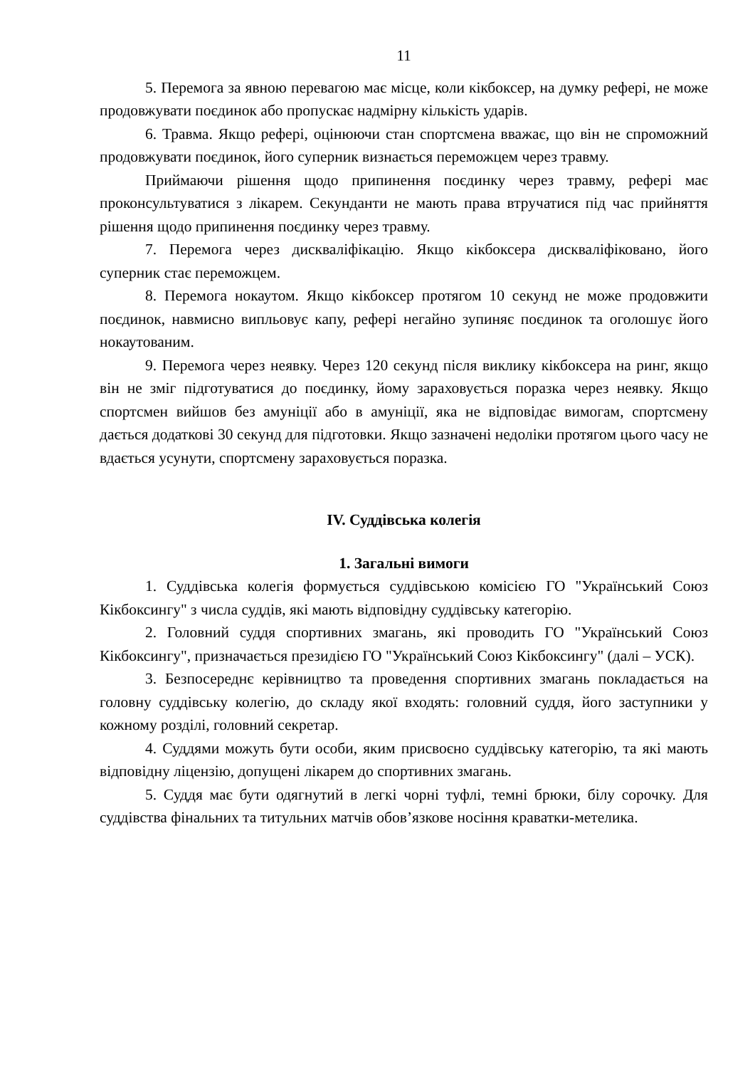11
5. Перемога за явною перевагою має місце, коли кікбоксер, на думку рефері, не може продовжувати поєдинок або пропускає надмірну кількість ударів.
6. Травма. Якщо рефері, оцінюючи стан спортсмена вважає, що він не спроможний продовжувати поєдинок, його суперник визнається переможцем через травму.
Приймаючи рішення щодо припинення поєдинку через травму, рефері має проконсультуватися з лікарем. Секунданти не мають права втручатися під час прийняття рішення щодо припинення поєдинку через травму.
7. Перемога через дискваліфікацію. Якщо кікбоксера дискваліфіковано, його суперник стає переможцем.
8. Перемога нокаутом. Якщо кікбоксер протягом 10 секунд не може продовжити поєдинок, навмисно випльовує капу, рефері негайно зупиняє поєдинок та оголошує його нокаутованим.
9. Перемога через неявку. Через 120 секунд після виклику кікбоксера на ринг, якщо він не зміг підготуватися до поєдинку, йому зараховується поразка через неявку. Якщо спортсмен вийшов без амуніції або в амуніції, яка не відповідає вимогам, спортсмену дається додаткові 30 секунд для підготовки. Якщо зазначені недоліки протягом цього часу не вдається усунути, спортсмену зараховується поразка.
IV. Суддівська колегія
1. Загальні вимоги
1. Суддівська колегія формується суддівською комісією ГО "Український Союз Кікбоксингу" з числа суддів, які мають відповідну суддівську категорію.
2. Головний суддя спортивних змагань, які проводить ГО "Український Союз Кікбоксингу", призначається президією ГО "Український Союз Кікбоксингу" (далі – УСК).
3. Безпосереднє керівництво та проведення спортивних змагань покладається на головну суддівську колегію, до складу якої входять: головний суддя, його заступники у кожному розділі, головний секретар.
4. Суддями можуть бути особи, яким присвоєно суддівську категорію, та які мають відповідну ліцензію, допущені лікарем до спортивних змагань.
5. Суддя має бути одягнутий в легкі чорні туфлі, темні брюки, білу сорочку. Для суддівства фінальних та титульних матчів обов’язкове носіння краватки-метелика.